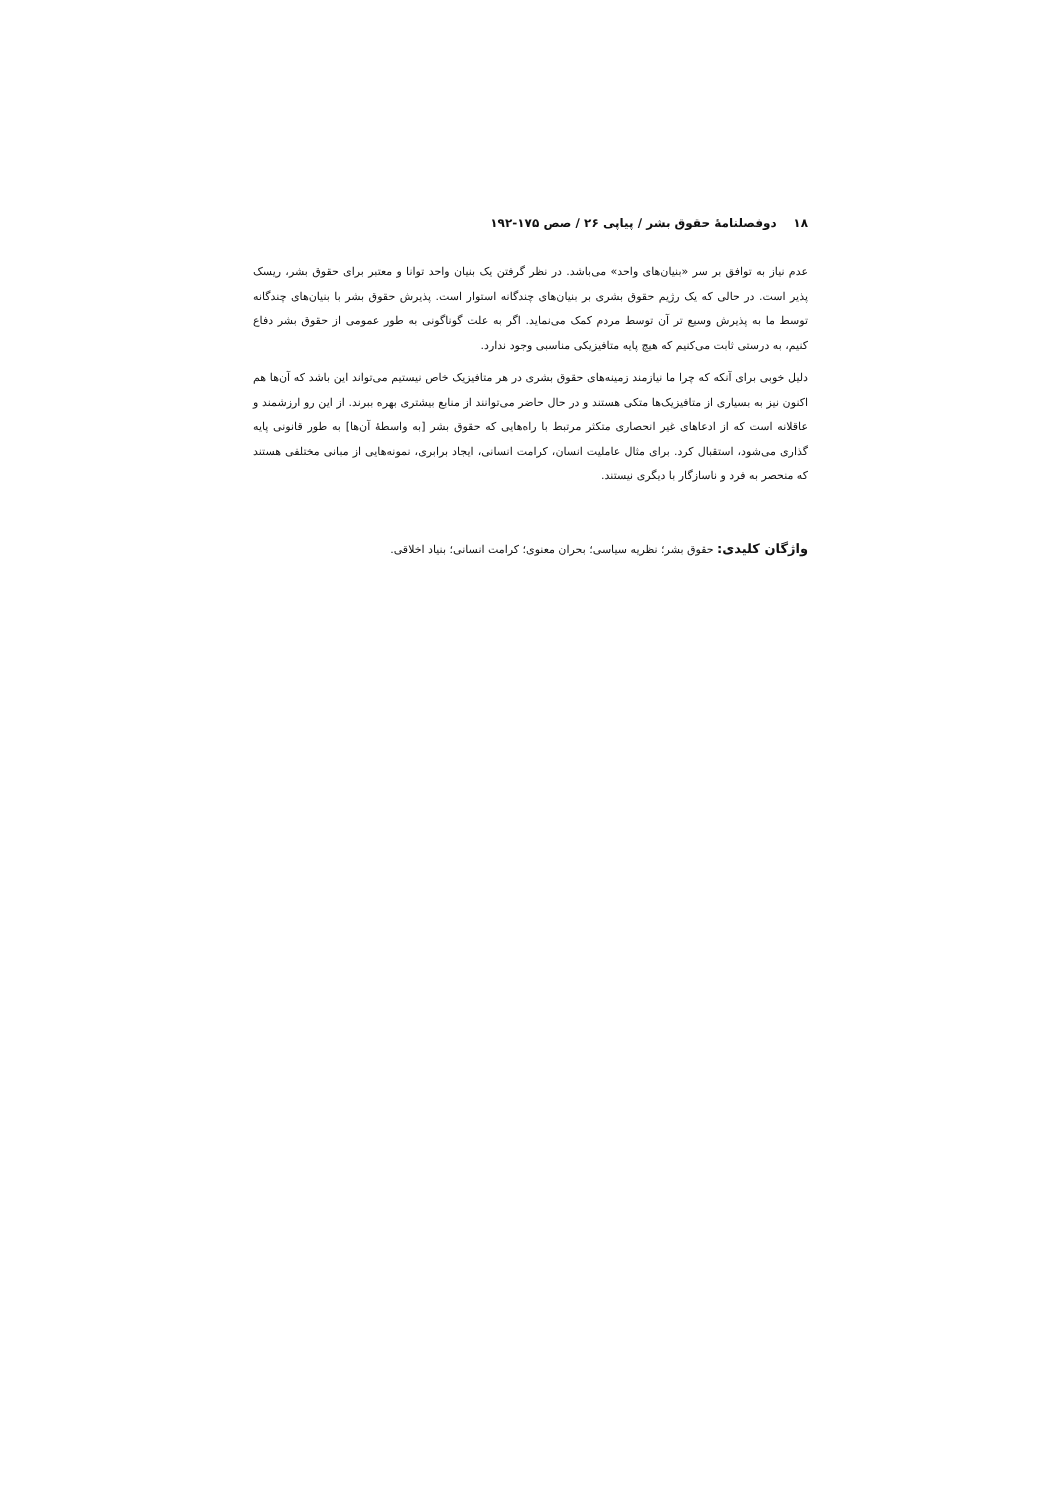۱۸ دوفصلنامهٔ حقوق بشر / پیاپی ۲۶ / صص ۱۷۵-۱۹۲
عدم نیاز به توافق بر سر «بنیان‌های واحد» می‌باشد. در نظر گرفتن یک بنیان واحد توانا و معتبر برای حقوق بشر، ریسک پذیر است. در حالی که یک رژیم حقوق بشری بر بنیان‌های چندگانه استوار است. پذیرش حقوق بشر با بنیان‌های چندگانه توسط ما به پذیرش وسیع تر آن توسط مردم کمک می‌نماید. اگر به علت گوناگونی به طور عمومی از حقوق بشر دفاع کنیم، به درستی ثابت می‌کنیم که هیچ پایه متافیزیکی مناسبی وجود ندارد.
دلیل خوبی برای آنکه که چرا ما نیازمند زمینه‌های حقوق بشری در هر متافیزیک خاص نیستیم می‌تواند این باشد که آن‌ها هم اکنون نیز به بسیاری از متافیزیک‌ها متکی هستند و در حال حاضر می‌توانند از منابع بیشتری بهره ببرند. از این رو ارزشمند و عاقلانه است که از ادعاهای غیر انحصاری متکثر مرتبط با راه‌هایی که حقوق بشر [به واسطهٔ آن‌ها] به طور قانونی پایه گذاری می‌شود، استقبال کرد. برای مثال عاملیت انسان، کرامت انسانی، ایجاد برابری، نمونه‌هایی از مبانی مختلفی هستند که منحصر به فرد و ناسازگار با دیگری نیستند.
واژگان کلیدی: حقوق بشر؛ نظریه سیاسی؛ بحران معنوی؛ کرامت انسانی؛ بنیاد اخلاقی.